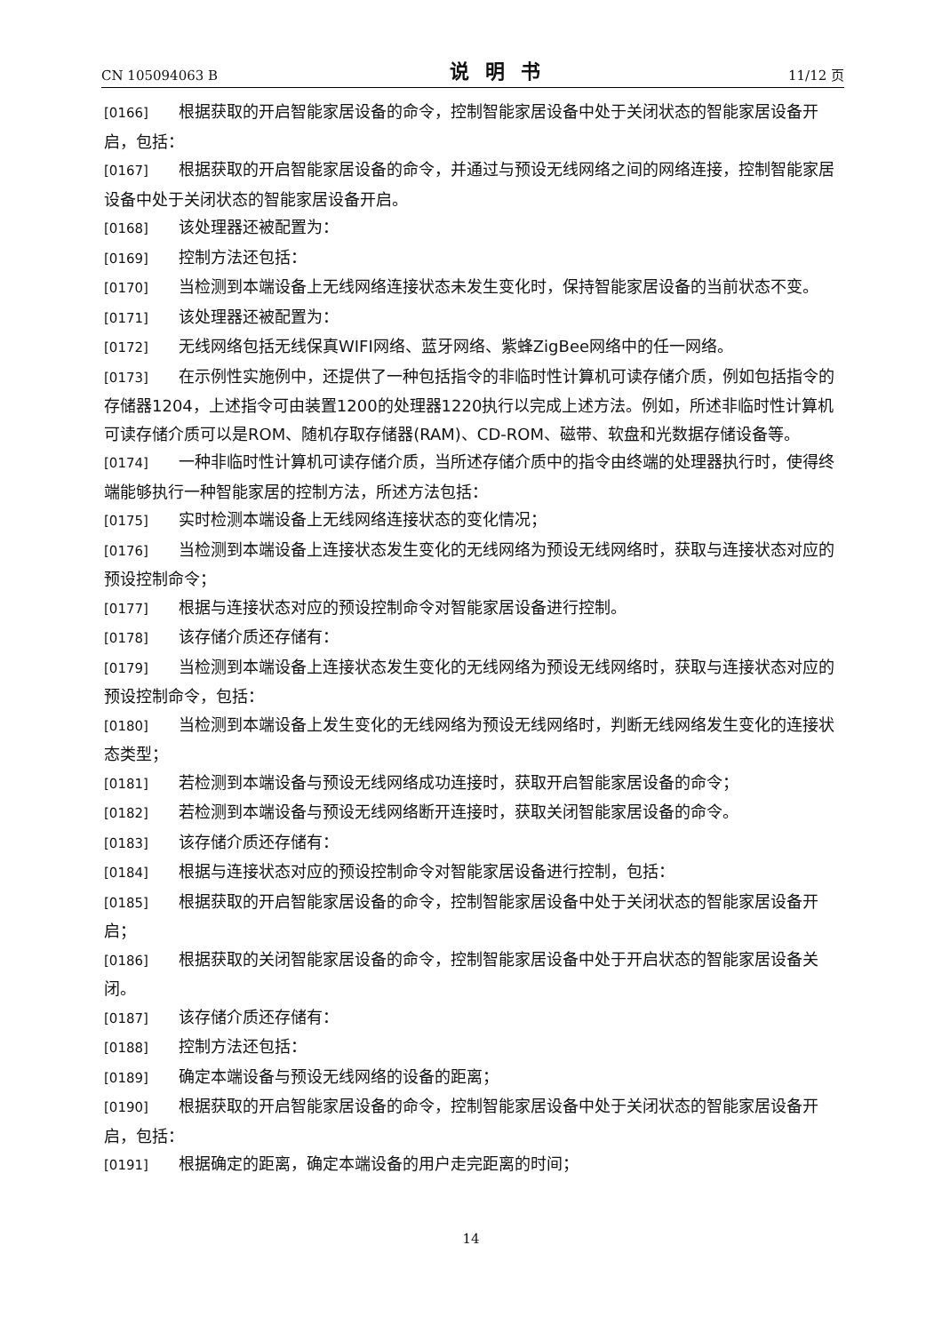CN 105094063 B 说明书 11/12 页
[0166] 根据获取的开启智能家居设备的命令，控制智能家居设备中处于关闭状态的智能家居设备开启，包括：
[0167] 根据获取的开启智能家居设备的命令，并通过与预设无线网络之间的网络连接，控制智能家居设备中处于关闭状态的智能家居设备开启。
[0168] 该处理器还被配置为：
[0169] 控制方法还包括：
[0170] 当检测到本端设备上无线网络连接状态未发生变化时，保持智能家居设备的当前状态不变。
[0171] 该处理器还被配置为：
[0172] 无线网络包括无线保真WIFI网络、蓝牙网络、紫蜂ZigBee网络中的任一网络。
[0173] 在示例性实施例中，还提供了一种包括指令的非临时性计算机可读存储介质，例如包括指令的存储器1204，上述指令可由装置1200的处理器1220执行以完成上述方法。例如，所述非临时性计算机可读存储介质可以是ROM、随机存取存储器(RAM)、CD-ROM、磁带、软盘和光数据存储设备等。
[0174] 一种非临时性计算机可读存储介质，当所述存储介质中的指令由终端的处理器执行时，使得终端能够执行一种智能家居的控制方法，所述方法包括：
[0175] 实时检测本端设备上无线网络连接状态的变化情况；
[0176] 当检测到本端设备上连接状态发生变化的无线网络为预设无线网络时，获取与连接状态对应的预设控制命令；
[0177] 根据与连接状态对应的预设控制命令对智能家居设备进行控制。
[0178] 该存储介质还存储有：
[0179] 当检测到本端设备上连接状态发生变化的无线网络为预设无线网络时，获取与连接状态对应的预设控制命令，包括：
[0180] 当检测到本端设备上发生变化的无线网络为预设无线网络时，判断无线网络发生变化的连接状态类型；
[0181] 若检测到本端设备与预设无线网络成功连接时，获取开启智能家居设备的命令；
[0182] 若检测到本端设备与预设无线网络断开连接时，获取关闭智能家居设备的命令。
[0183] 该存储介质还存储有：
[0184] 根据与连接状态对应的预设控制命令对智能家居设备进行控制，包括：
[0185] 根据获取的开启智能家居设备的命令，控制智能家居设备中处于关闭状态的智能家居设备开启；
[0186] 根据获取的关闭智能家居设备的命令，控制智能家居设备中处于开启状态的智能家居设备关闭。
[0187] 该存储介质还存储有：
[0188] 控制方法还包括：
[0189] 确定本端设备与预设无线网络的设备的距离；
[0190] 根据获取的开启智能家居设备的命令，控制智能家居设备中处于关闭状态的智能家居设备开启，包括：
[0191] 根据确定的距离，确定本端设备的用户走完距离的时间；
14